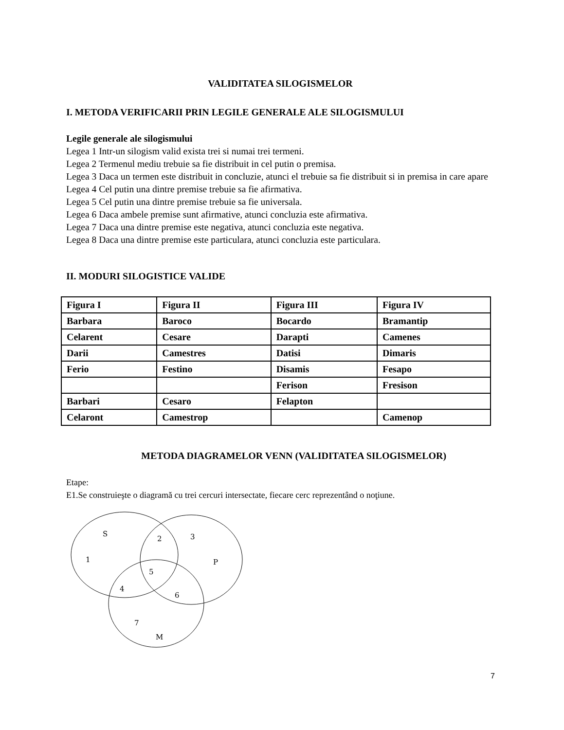VALIDITATEA SILOGISMELOR
I. METODA VERIFICARII PRIN LEGILE GENERALE ALE SILOGISMULUI
Legile generale ale silogismului
Legea 1 Intr-un silogism valid exista trei si numai trei termeni.
Legea 2 Termenul mediu trebuie sa fie distribuit in cel putin o premisa.
Legea 3 Daca un termen este distribuit in concluzie, atunci el trebuie sa fie distribuit si in premisa in care apare
Legea 4 Cel putin una dintre premise trebuie sa fie afirmativa.
Legea 5 Cel putin una dintre premise trebuie sa fie universala.
Legea 6 Daca ambele premise sunt afirmative, atunci concluzia este afirmativa.
Legea 7 Daca una dintre premise este negativa, atunci concluzia este negativa.
Legea 8 Daca una dintre premise este particulara, atunci concluzia este particulara.
II. MODURI SILOGISTICE VALIDE
| Figura I | Figura II | Figura III | Figura IV |
| Barbara | Baroco | Bocardo | Bramantip |
| Celarent | Cesare | Darapti | Camenes |
| Darii | Camestres | Datisi | Dimaris |
| Ferio | Festino | Disamis | Fesapo |
| | | Ferison | Fresison |
| Barbari | Cesaro | Felapton | |
| Celaront | Camestrop | | Camenop |
METODA DIAGRAMELOR VENN (VALIDITATEA SILOGISMELOR)
Etape:
E1.Se construieşte o diagramă cu trei cercuri intersectate, fiecare cerc reprezentând o noţiune.
S
2
3
1
5
P
4
6
7
M
7